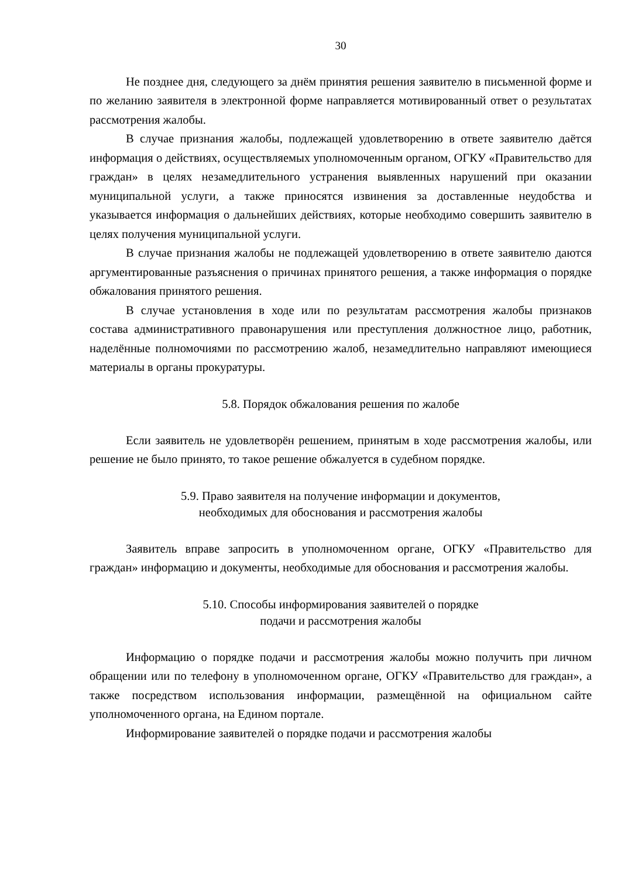30
Не позднее дня, следующего за днём принятия решения заявителю в письменной форме и по желанию заявителя в электронной форме направляется мотивированный ответ о результатах рассмотрения жалобы.
В случае признания жалобы, подлежащей удовлетворению в ответе заявителю даётся информация о действиях, осуществляемых уполномоченным органом, ОГКУ «Правительство для граждан» в целях незамедлительного устранения выявленных нарушений при оказании муниципальной услуги, а также приносятся извинения за доставленные неудобства и указывается информация о дальнейших действиях, которые необходимо совершить заявителю в целях получения муниципальной услуги.
В случае признания жалобы не подлежащей удовлетворению в ответе заявителю даются аргументированные разъяснения о причинах принятого решения, а также информация о порядке обжалования принятого решения.
В случае установления в ходе или по результатам рассмотрения жалобы признаков состава административного правонарушения или преступления должностное лицо, работник, наделённые полномочиями по рассмотрению жалоб, незамедлительно направляют имеющиеся материалы в органы прокуратуры.
5.8. Порядок обжалования решения по жалобе
Если заявитель не удовлетворён решением, принятым в ходе рассмотрения жалобы, или решение не было принято, то такое решение обжалуется в судебном порядке.
5.9. Право заявителя на получение информации и документов,
необходимых для обоснования и рассмотрения жалобы
Заявитель вправе запросить в уполномоченном органе, ОГКУ «Правительство для граждан» информацию и документы, необходимые для обоснования и рассмотрения жалобы.
5.10. Способы информирования заявителей о порядке
подачи и рассмотрения жалобы
Информацию о порядке подачи и рассмотрения жалобы можно получить при личном обращении или по телефону в уполномоченном органе, ОГКУ «Правительство для граждан», а также посредством использования информации, размещённой на официальном сайте уполномоченного органа, на Едином портале.
Информирование заявителей о порядке подачи и рассмотрения жалобы